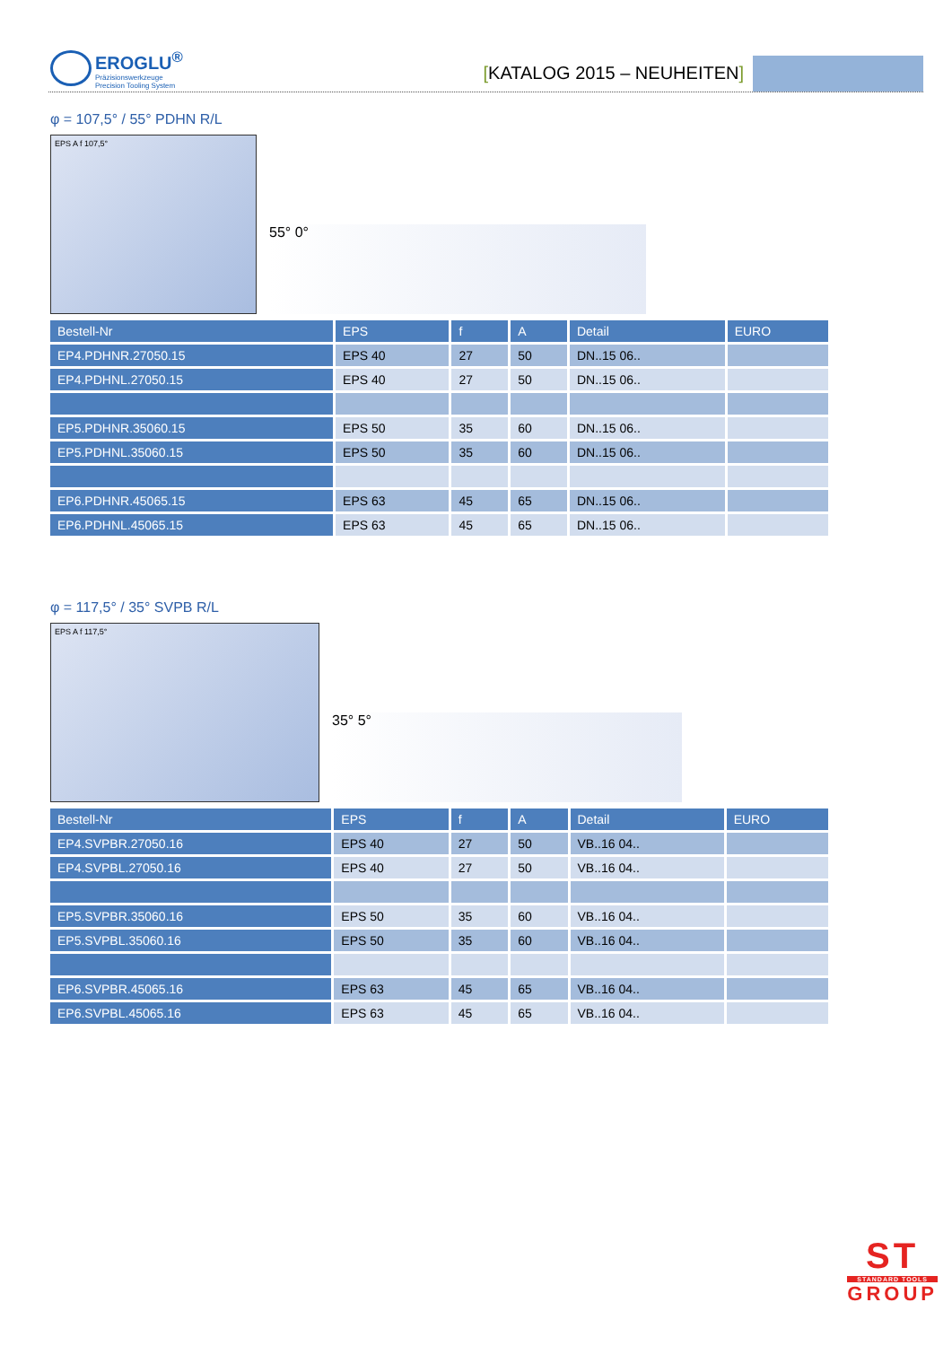EROGLU<sup>®</sup>
Präzisionswerkzeuge
Precision Tooling System
[KATALOG 2015 – NEUHEITEN]
φ = 107,5° / 55° PDHN R/L
EPS A f 107,5°
55° 0°
| Bestell-Nr | EPS | f | A | Detail | EURO |
| --- | --- | --- | --- | --- | --- |
| EP4.PDHNR.27050.15 | EPS 40 | 27 | 50 | DN..15 06.. | |
| EP4.PDHNL.27050.15 | EPS 40 | 27 | 50 | DN..15 06.. | |
| EP5.PDHNR.35060.15 | EPS 50 | 35 | 60 | DN..15 06.. | |
| EP5.PDHNL.35060.15 | EPS 50 | 35 | 60 | DN..15 06.. | |
| EP6.PDHNR.45065.15 | EPS 63 | 45 | 65 | DN..15 06.. | |
| EP6.PDHNL.45065.15 | EPS 63 | 45 | 65 | DN..15 06.. | |
φ = 117,5° / 35° SVPB R/L
EPS A f 117,5°
35° 5°
| Bestell-Nr | EPS | f | A | Detail | EURO |
| --- | --- | --- | --- | --- | --- |
| EP4.SVPBR.27050.16 | EPS 40 | 27 | 50 | VB..16 04.. | |
| EP4.SVPBL.27050.16 | EPS 40 | 27 | 50 | VB..16 04.. | |
| EP5.SVPBR.35060.16 | EPS 50 | 35 | 60 | VB..16 04.. | |
| EP5.SVPBL.35060.16 | EPS 50 | 35 | 60 | VB..16 04.. | |
| EP6.SVPBR.45065.16 | EPS 63 | 45 | 65 | VB..16 04.. | |
| EP6.SVPBL.45065.16 | EPS 63 | 45 | 65 | VB..16 04.. | |
ST
STANDARD TOOLS
GROUP